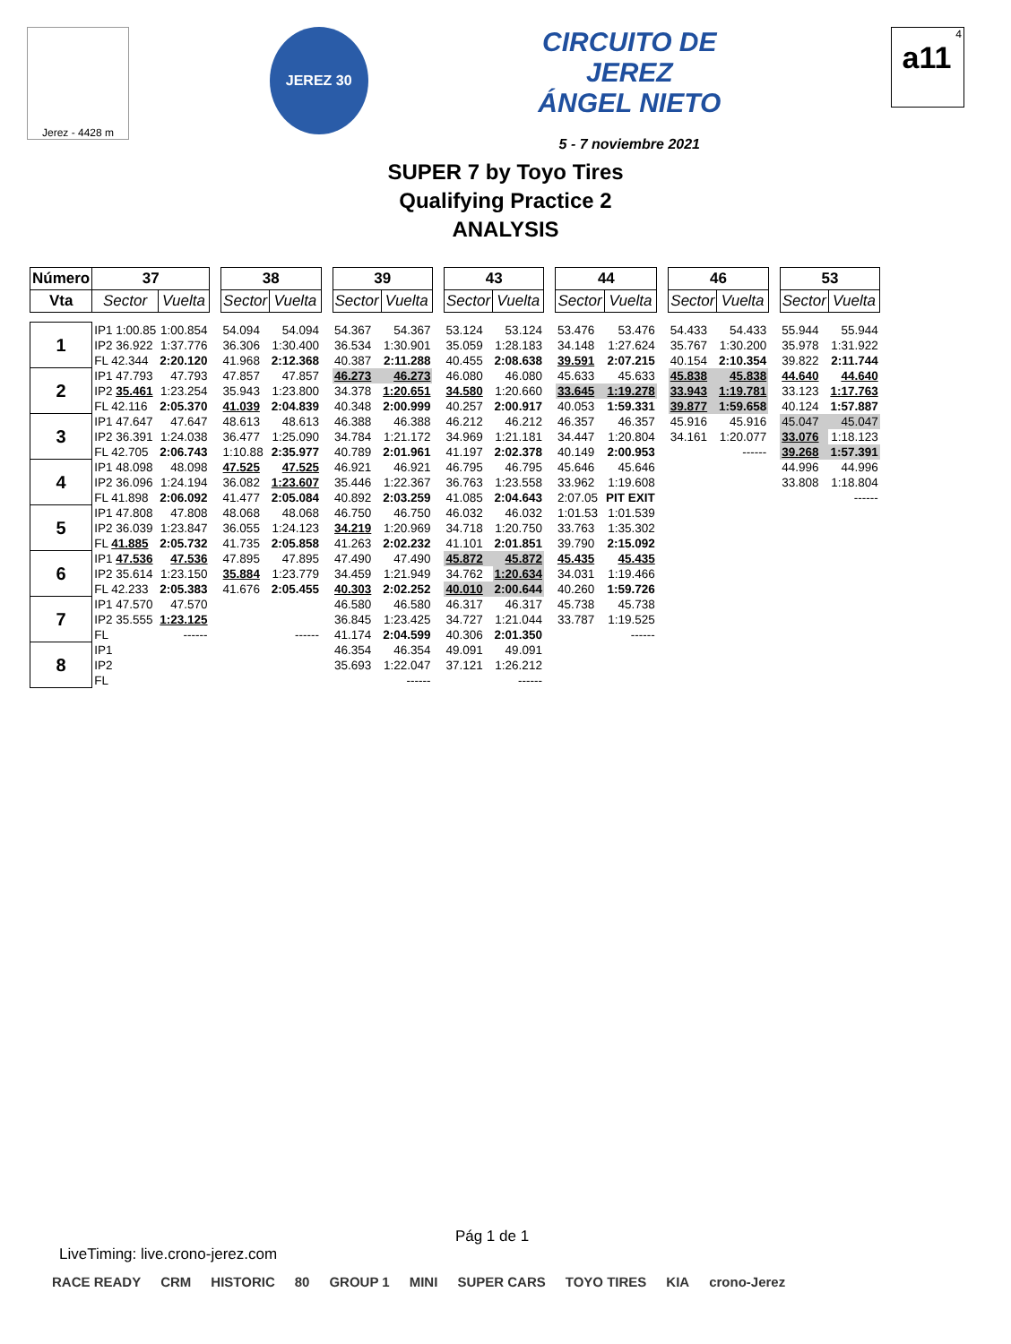Jerez - 4428 m
JEREZ 30
CIRCUITO DE JEREZ
ÁNGEL NIETO
5 - 7 noviembre 2021
4
a11
SUPER 7 by Toyo Tires
Qualifying Practice 2
ANALYSIS
| Número | 37 | | | 38 | | | 39 | | | 43 | | | 44 | | | 46 | | | 53 | |
| Vta | Sector | Vuelta | | Sector | Vuelta | | Sector | Vuelta | | Sector | Vuelta | | Sector | Vuelta | | Sector | Vuelta | | Sector | Vuelta |
| 1 | IP1 1:00.85 | 1:00.854 | | 54.094 | 54.094 | | 54.367 | 54.367 | | 53.124 | 53.124 | | 53.476 | 53.476 | | 54.433 | 54.433 | | 55.944 | 55.944 |
| | IP2 36.922 | 1:37.776 | | 36.306 | 1:30.400 | | 36.534 | 1:30.901 | | 35.059 | 1:28.183 | | 34.148 | 1:27.624 | | 35.767 | 1:30.200 | | 35.978 | 1:31.922 |
| | FL 42.344 | 2:20.120 | | 41.968 | 2:12.368 | | 40.387 | 2:11.288 | | 40.455 | 2:08.638 | | 39.591 | 2:07.215 | | 40.154 | 2:10.354 | | 39.822 | 2:11.744 |
| 2 | IP1 47.793 | 47.793 | | 47.857 | 47.857 | | 46.273 | 46.273 | | 46.080 | 46.080 | | 45.633 | 45.633 | | 45.838 | 45.838 | | 44.640 | 44.640 |
| | IP2 35.461 | 1:23.254 | | 35.943 | 1:23.800 | | 34.378 | 1:20.651 | | 34.580 | 1:20.660 | | 33.645 | 1:19.278 | | 33.943 | 1:19.781 | | 33.123 | 1:17.763 |
| | FL 42.116 | 2:05.370 | | 41.039 | 2:04.839 | | 40.348 | 2:00.999 | | 40.257 | 2:00.917 | | 40.053 | 1:59.331 | | 39.877 | 1:59.658 | | 40.124 | 1:57.887 |
| 3 | IP1 47.647 | 47.647 | | 48.613 | 48.613 | | 46.388 | 46.388 | | 46.212 | 46.212 | | 46.357 | 46.357 | | 45.916 | 45.916 | | 45.047 | 45.047 |
| | IP2 36.391 | 1:24.038 | | 36.477 | 1:25.090 | | 34.784 | 1:21.172 | | 34.969 | 1:21.181 | | 34.447 | 1:20.804 | | 34.161 | 1:20.077 | | 33.076 | 1:18.123 |
| | FL 42.705 | 2:06.743 | | 1:10.88 | 2:35.977 | | 40.789 | 2:01.961 | | 41.197 | 2:02.378 | | 40.149 | 2:00.953 | | | ------ | | 39.268 | 1:57.391 |
| 4 | IP1 48.098 | 48.098 | | 47.525 | 47.525 | | 46.921 | 46.921 | | 46.795 | 46.795 | | 45.646 | 45.646 | | | | | 44.996 | 44.996 |
| | IP2 36.096 | 1:24.194 | | 36.082 | 1:23.607 | | 35.446 | 1:22.367 | | 36.763 | 1:23.558 | | 33.962 | 1:19.608 | | | | | 33.808 | 1:18.804 |
| | FL 41.898 | 2:06.092 | | 41.477 | 2:05.084 | | 40.892 | 2:03.259 | | 41.085 | 2:04.643 | | 2:07.05 | PIT EXIT | | | | | | ------ |
| 5 | IP1 47.808 | 47.808 | | 48.068 | 48.068 | | 46.750 | 46.750 | | 46.032 | 46.032 | | 1:01.53 | 1:01.539 | | | | | | |
| | IP2 36.039 | 1:23.847 | | 36.055 | 1:24.123 | | 34.219 | 1:20.969 | | 34.718 | 1:20.750 | | 33.763 | 1:35.302 | | | | | | |
| | FL 41.885 | 2:05.732 | | 41.735 | 2:05.858 | | 41.263 | 2:02.232 | | 41.101 | 2:01.851 | | 39.790 | 2:15.092 | | | | | | |
| 6 | IP1 47.536 | 47.536 | | 47.895 | 47.895 | | 47.490 | 47.490 | | 45.872 | 45.872 | | 45.435 | 45.435 | | | | | | |
| | IP2 35.614 | 1:23.150 | | 35.884 | 1:23.779 | | 34.459 | 1:21.949 | | 34.762 | 1:20.634 | | 34.031 | 1:19.466 | | | | | | |
| | FL 42.233 | 2:05.383 | | 41.676 | 2:05.455 | | 40.303 | 2:02.252 | | 40.010 | 2:00.644 | | 40.260 | 1:59.726 | | | | | | |
| 7 | IP1 47.570 | 47.570 | | | | | 46.580 | 46.580 | | 46.317 | 46.317 | | 45.738 | 45.738 | | | | | | |
| | IP2 35.555 | 1:23.125 | | | | | 36.845 | 1:23.425 | | 34.727 | 1:21.044 | | 33.787 | 1:19.525 | | | | | | |
| | FL | ------ | | | ------ | | 41.174 | 2:04.599 | | 40.306 | 2:01.350 | | | ------ | | | | | | |
| 8 | IP1 | | | | | | 46.354 | 46.354 | | 49.091 | 49.091 | | | | | | | | | |
| | IP2 | | | | | | 35.693 | 1:22.047 | | 37.121 | 1:26.212 | | | | | | | | | |
| | FL | | | | | | | ------ | | | ------ | | | | | | | | | |
Pág 1 de 1
LiveTiming: live.crono-jerez.com
RACE READY CRM HISTORIC 80 GROUP 1 MINI SUPER CARS TOYO TIRES KIA crono-Jerez